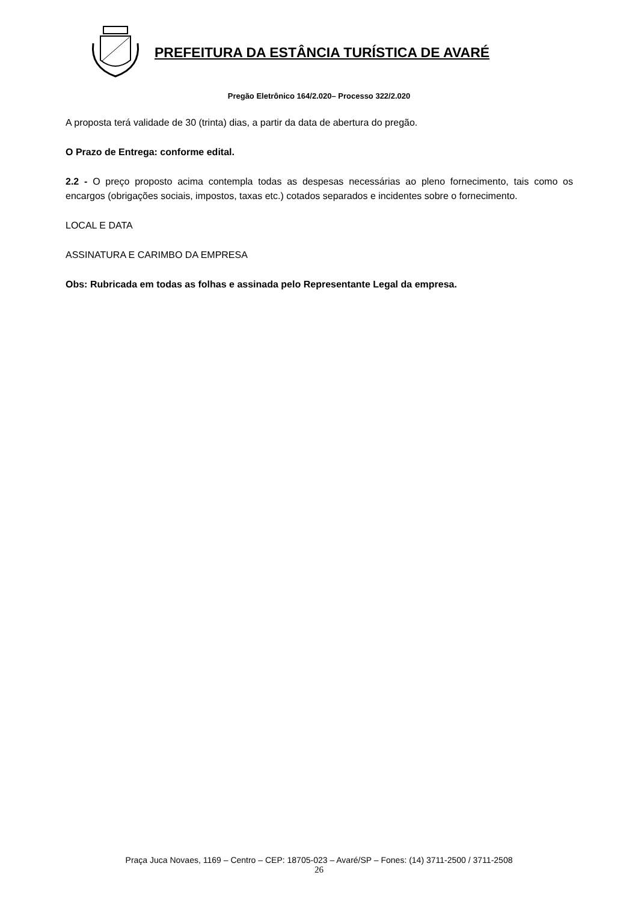PREFEITURA DA ESTÂNCIA TURÍSTICA DE AVARÉ
Pregão Eletrônico 164/2.020– Processo 322/2.020
A proposta terá validade de 30 (trinta) dias, a partir da data de abertura do pregão.
O Prazo de Entrega: conforme edital.
2.2 - O preço proposto acima contempla todas as despesas necessárias ao pleno fornecimento, tais como os encargos (obrigações sociais, impostos, taxas etc.) cotados separados e incidentes sobre o fornecimento.
LOCAL E DATA
ASSINATURA E CARIMBO DA EMPRESA
Obs: Rubricada em todas as folhas e assinada pelo Representante Legal da empresa.
Praça Juca Novaes, 1169 – Centro – CEP: 18705-023 – Avaré/SP – Fones: (14) 3711-2500 / 3711-2508
26